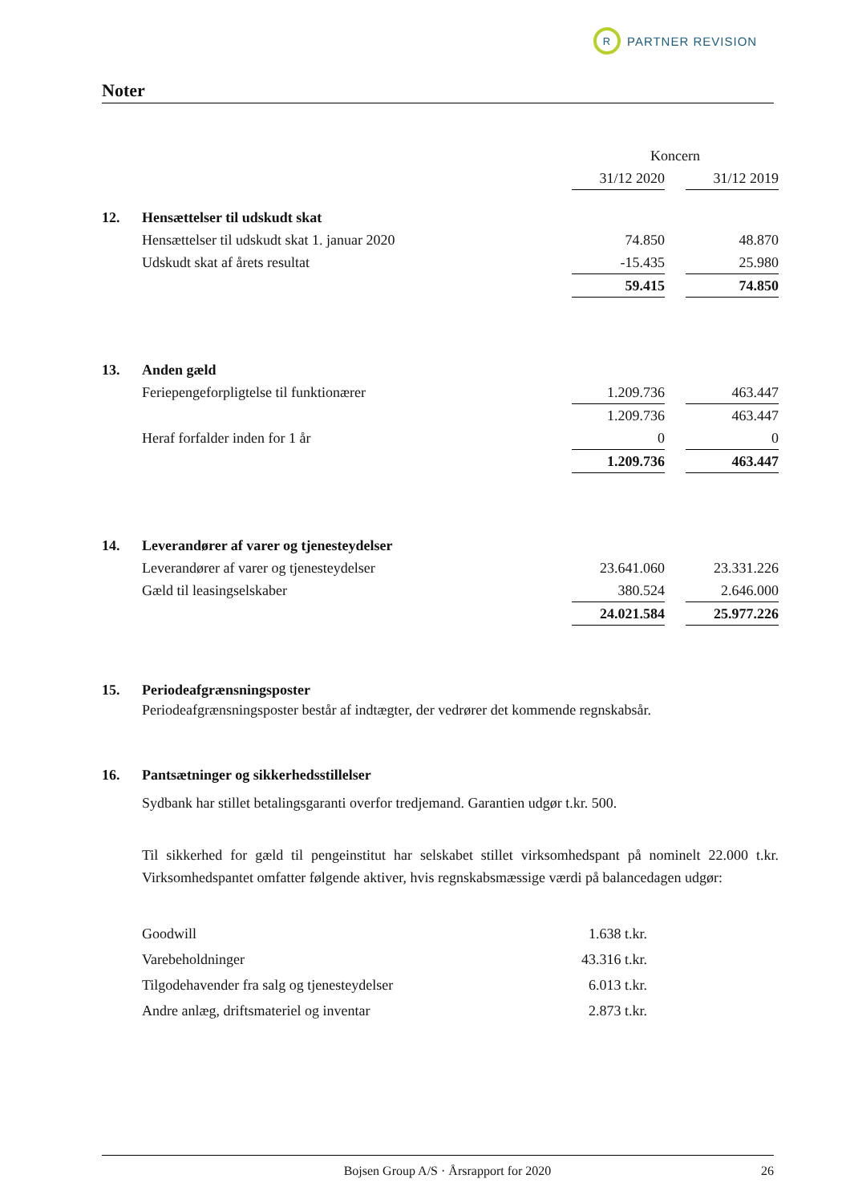R
PARTNER REVISION
Noter
| | | Koncern | | |
| | | 31/12 2020 | | 31/12 2019 |
| 12. | Hensættelser til udskudt skat | | | |
| | Hensættelser til udskudt skat 1. januar 2020 | 74.850 | | 48.870 |
| | Udskudt skat af årets resultat | -15.435 | | 25.980 |
| | | 59.415 | | 74.850 |
| 13. | Anden gæld | | | |
| | Feriepengeforpligtelse til funktionærer | 1.209.736 | | 463.447 |
| | | 1.209.736 | | 463.447 |
| | Heraf forfalder inden for 1 år | 0 | | 0 |
| | | 1.209.736 | | 463.447 |
| 14. | Leverandører af varer og tjenesteydelser | | | |
| | Leverandører af varer og tjenesteydelser | 23.641.060 | | 23.331.226 |
| | Gæld til leasingselskaber | 380.524 | | 2.646.000 |
| | | 24.021.584 | | 25.977.226 |
15. Periodeafgrænsningsposter
Periodeafgrænsningsposter består af indtægter, der vedrører det kommende regnskabsår.
16. Pantsætninger og sikkerhedsstillelser
Sydbank har stillet betalingsgaranti overfor tredjemand. Garantien udgør t.kr. 500.
Til sikkerhed for gæld til pengeinstitut har selskabet stillet virksomhedspant på nominelt 22.000 t.kr. Virksomhedspantet omfatter følgende aktiver, hvis regnskabsmæssige værdi på balancedagen udgør:
| | Goodwill | 1.638 t.kr. | |
| | Varebeholdninger | 43.316 t.kr. | |
| | Tilgodehavender fra salg og tjenesteydelser | 6.013 t.kr. | |
| | Andre anlæg, driftsmateriel og inventar | 2.873 t.kr. | |
Bojsen Group A/S · Årsrapport for 2020 26